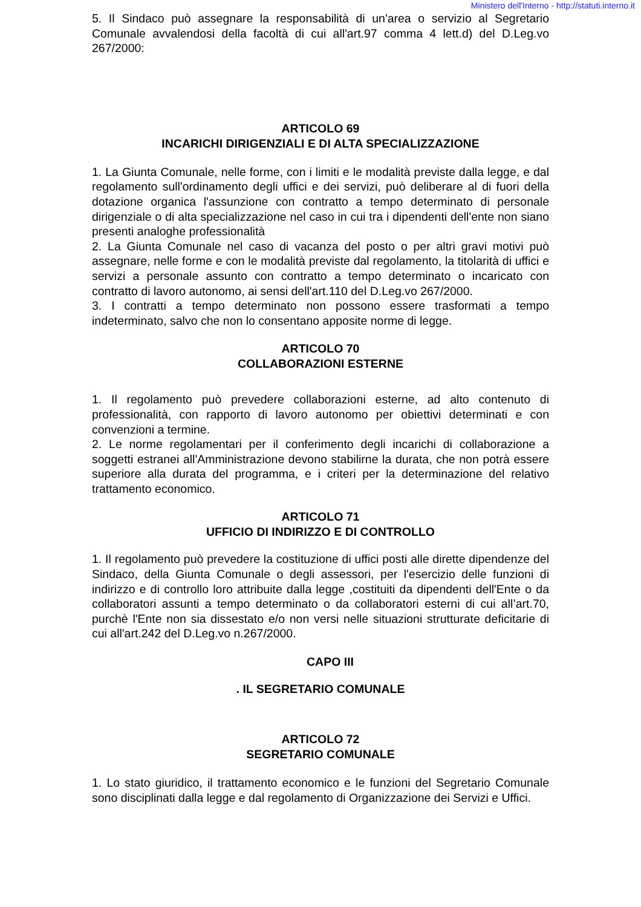Ministero dell'Interno - http://statuti.interno.it
5. Il Sindaco può assegnare la responsabilità di un'area o servizio al Segretario Comunale avvalendosi della facoltà di cui all'art.97 comma 4 lett.d) del D.Leg.vo 267/2000:
ARTICOLO 69
INCARICHI DIRIGENZIALI E DI ALTA SPECIALIZZAZIONE
1. La Giunta Comunale, nelle forme, con i limiti e le modalità previste dalla legge, e dal regolamento sull'ordinamento degli uffici e dei servizi, può deliberare al di fuori della dotazione organica l'assunzione con contratto a tempo determinato di personale dirigenziale o di alta specializzazione nel caso in cui tra i dipendenti dell'ente non siano presenti analoghe professionalità
2. La Giunta Comunale nel caso di vacanza del posto o per altri gravi motivi può assegnare, nelle forme e con le modalità previste dal regolamento, la titolarità di uffici e servizi a personale assunto con contratto a tempo determinato o incaricato con contratto di lavoro autonomo, ai sensi dell'art.110 del D.Leg.vo 267/2000.
3. I contratti a tempo determinato non possono essere trasformati a tempo indeterminato, salvo che non lo consentano apposite norme di legge.
ARTICOLO 70
COLLABORAZIONI ESTERNE
1. Il regolamento può prevedere collaborazioni esterne, ad alto contenuto di professionalità, con rapporto di lavoro autonomo per obiettivi determinati e con convenzioni a termine.
2. Le norme regolamentari per il conferimento degli incarichi di collaborazione a soggetti estranei all'Amministrazione devono stabilirne la durata, che non potrà essere superiore alla durata del programma, e i criteri per la determinazione del relativo trattamento economico.
ARTICOLO 71
UFFICIO DI INDIRIZZO E DI CONTROLLO
1. Il regolamento può prevedere la costituzione di uffici posti alle dirette dipendenze del Sindaco, della Giunta Comunale o degli assessori, per l'esercizio delle funzioni di indirizzo e di controllo loro attribuite dalla legge ,costituiti da dipendenti dell'Ente o da collaboratori assunti a tempo determinato o da collaboratori esterni di cui all’art.70, purchè l'Ente non sia dissestato e/o non versi nelle situazioni strutturate deficitarie di cui all'art.242 del D.Leg.vo n.267/2000.
CAPO III
. IL SEGRETARIO COMUNALE
ARTICOLO 72
SEGRETARIO COMUNALE
1. Lo stato giuridico, il trattamento economico e le funzioni del Segretario Comunale sono disciplinati dalla legge e dal regolamento di Organizzazione dei Servizi e Uffici.